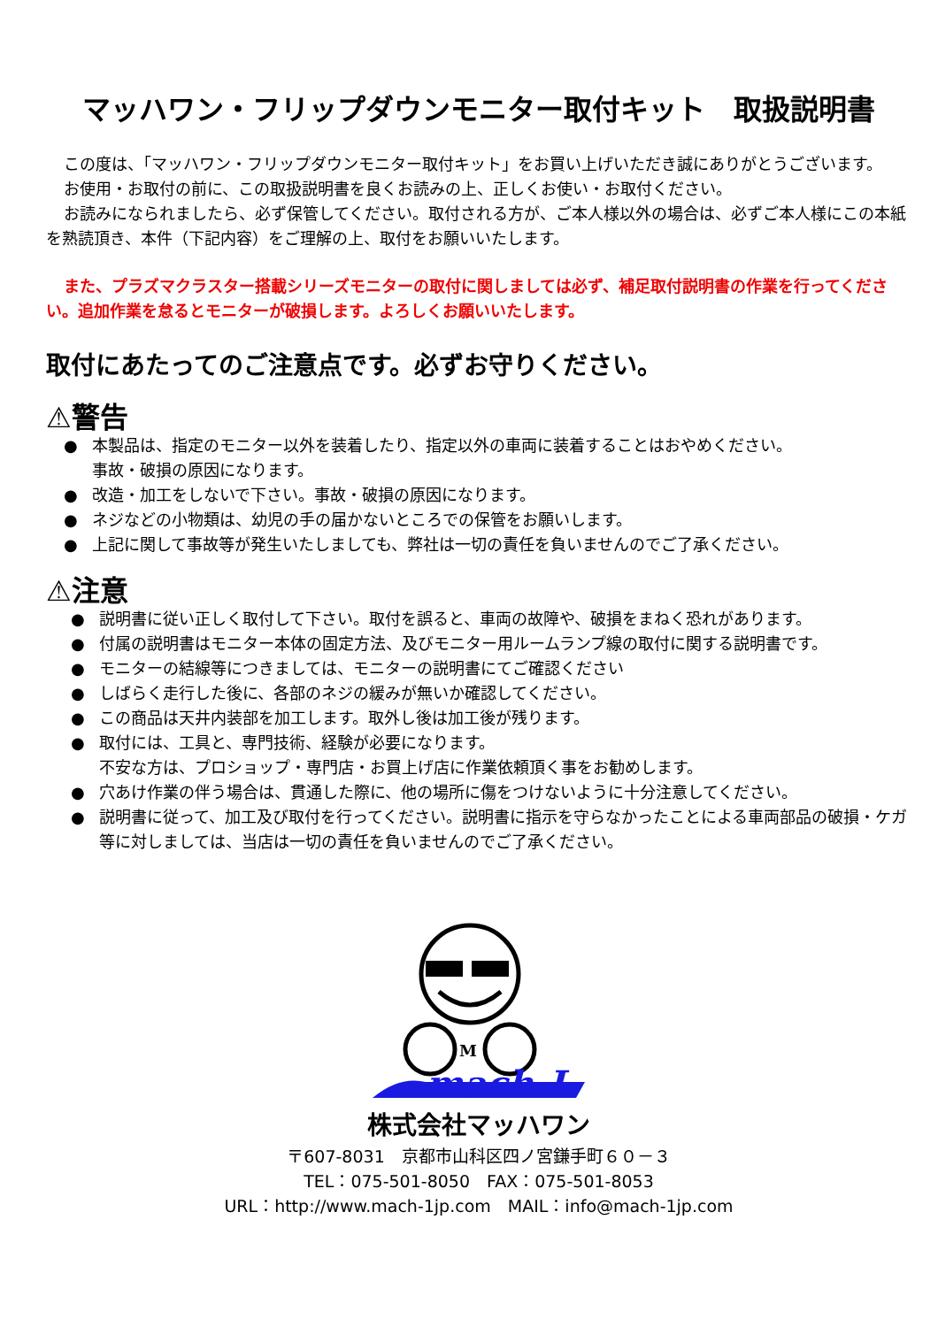マッハワン・フリップダウンモニター取付キット　取扱説明書
この度は、「マッハワン・フリップダウンモニター取付キット」をお買い上げいただき誠にありがとうございます。
お使用・お取付の前に、この取扱説明書を良くお読みの上、正しくお使い・お取付ください。
お読みになられましたら、必ず保管してください。取付される方が、ご本人様以外の場合は、必ずご本人様にこの本紙を熟読頂き、本件（下記内容）をご理解の上、取付をお願いいたします。
また、プラズマクラスター搭載シリーズモニターの取付に関しましては必ず、補足取付説明書の作業を行ってください。追加作業を怠るとモニターが破損します。よろしくお願いいたします。
取付にあたってのご注意点です。必ずお守りください。
⚠警告
● 本製品は、指定のモニター以外を装着したり、指定以外の車両に装着することはおやめください。
事故・破損の原因になります。
● 改造・加工をしないで下さい。事故・破損の原因になります。
● ネジなどの小物類は、幼児の手の届かないところでの保管をお願いします。
● 上記に関して事故等が発生いたしましても、弊社は一切の責任を負いませんのでご了承ください。
⚠注意
● 説明書に従い正しく取付して下さい。取付を誤ると、車両の故障や、破損をまねく恐れがあります。
● 付属の説明書はモニター本体の固定方法、及びモニター用ルームランプ線の取付に関する説明書です。
● モニターの結線等につきましては、モニターの説明書にてご確認ください
● しばらく走行した後に、各部のネジの緩みが無いか確認してください。
● この商品は天井内装部を加工します。取外し後は加工後が残ります。
● 取付には、工具と、専門技術、経験が必要になります。
不安な方は、プロショップ・専門店・お買上げ店に作業依頼頂く事をお勧めします。
● 穴あけ作業の伴う場合は、貫通した際に、他の場所に傷をつけないように十分注意してください。
● 説明書に従って、加工及び取付を行ってください。説明書に指示を守らなかったことによる車両部品の破損・ケガ等に対しましては、当店は一切の責任を負いませんのでご了承ください。
M
mach-I
株式会社マッハワン
〒607-8031　京都市山科区四ノ宮鎌手町６０－３
TEL：075-501-8050　FAX：075-501-8053
URL：http://www.mach-1jp.com　MAIL：info@mach-1jp.com